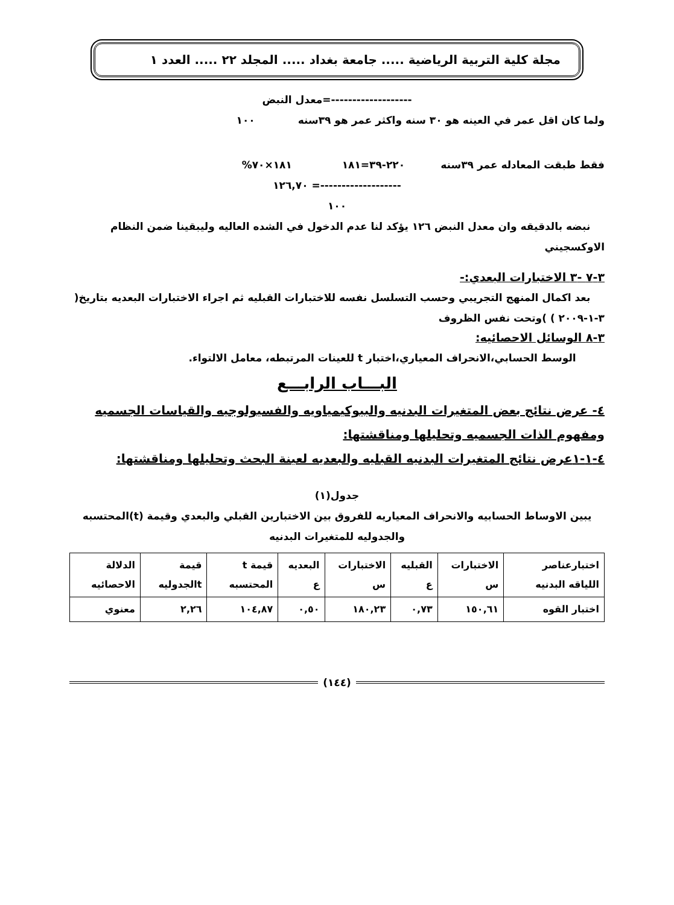مجلة كلية التربية الرياضية ..... جامعة بغداد ..... المجلد ٢٢ ..... العدد ١
-------------------=معدل النبض
ولما كان اقل عمر في العينه هو ٣٠ سنه واكثر عمر هو ٣٩سنه ١٠٠
فقط طبقت المعادله عمر ٣٩سنه ٢٢٠-٣٩=١٨١ ١٨١×٧٠%
-------------------= ١٢٦,٧٠
١٠٠
نبضه بالدقيقه وان معدل النبض ١٢٦ يؤكد لنا عدم الدخول في الشده العاليه وليبقينا ضمن النظام الاوكسجيني
٣-٧ -٣ الاختبارات البعدي:-
بعد اكمال المنهج التجريبي وحسب التسلسل نفسه للاختبارات القبليه ثم اجراء الاختبارات البعديه بتاريخ( ٣-١-٢٠٠٩ ) )وتحت نفس الظروف
٣-٨ الوسائل الاحصائيه:
الوسط الحسابي،الانحراف المعياري،اختبار t للعينات المرتبطه، معامل الالتواء.
البـــاب الرابـــع
٤- عرض نتائج بعض المتغيرات البدنيه والبيوكيمياويه والفسيولوجيه والقياسات الجسميه ومفهوم الذات الجسميه وتحليلها ومناقشتها:
٤-١-١عرض نتائج المتغيرات البدنيه القبليه والبعديه لعينة البحث وتحليلها ومناقشتها:
جدول(١)
يبين الاوساط الحسابيه والانحراف المعياريه للفروق بين الاختبارين القبلي والبعدي وقيمة (t)المحتسبه والجدوليه للمتغيرات البدنيه
| اختبارعناصر اللياقه البدنيه | الاختبارات س | القبليه ع | الاختبارات س | البعديه ع | قيمة t المحتسبه | قيمة tالجدوليه | الدلالة الاحصائيه |
| --- | --- | --- | --- | --- | --- | --- | --- |
| اختبار القوه | ١٥٠,٦١ | ٠,٧٣ | ١٨٠,٢٣ | ٠,٥٠ | ١٠٤,٨٧ | ٢,٢٦ | معنوي |
(١٤٤)